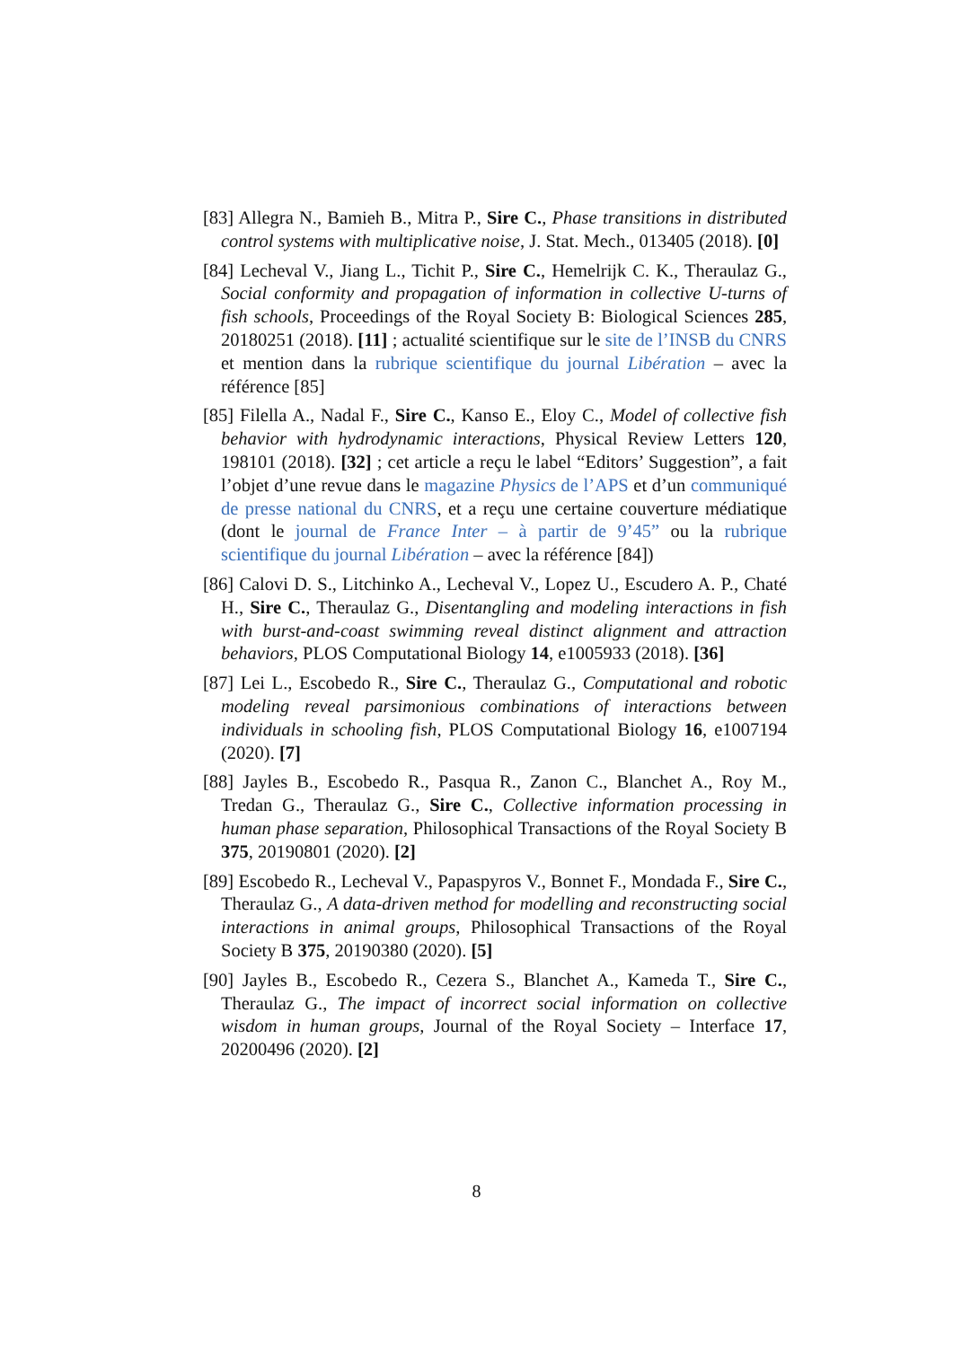[83] Allegra N., Bamieh B., Mitra P., Sire C., Phase transitions in distributed control systems with multiplicative noise, J. Stat. Mech., 013405 (2018). [0]
[84] Lecheval V., Jiang L., Tichit P., Sire C., Hemelrijk C. K., Theraulaz G., Social conformity and propagation of information in collective U-turns of fish schools, Proceedings of the Royal Society B: Biological Sciences 285, 20180251 (2018). [11] ; actualité scientifique sur le site de l’INSB du CNRS et mention dans la rubrique scientifique du journal Libération – avec la référence [85]
[85] Filella A., Nadal F., Sire C., Kanso E., Eloy C., Model of collective fish behavior with hydrodynamic interactions, Physical Review Letters 120, 198101 (2018). [32] ; cet article a reçu le label “Editors’ Suggestion”, a fait l’objet d’une revue dans le magazine Physics de l’APS et d’un communiqué de presse national du CNRS, et a reçu une certaine couverture médiatique (dont le journal de France Inter – à partir de 9’45” ou la rubrique scientifique du journal Libération – avec la référence [84])
[86] Calovi D. S., Litchinko A., Lecheval V., Lopez U., Escudero A. P., Chaté H., Sire C., Theraulaz G., Disentangling and modeling interactions in fish with burst-and-coast swimming reveal distinct alignment and attraction behaviors, PLOS Computational Biology 14, e1005933 (2018). [36]
[87] Lei L., Escobedo R., Sire C., Theraulaz G., Computational and robotic modeling reveal parsimonious combinations of interactions between individuals in schooling fish, PLOS Computational Biology 16, e1007194 (2020). [7]
[88] Jayles B., Escobedo R., Pasqua R., Zanon C., Blanchet A., Roy M., Tredan G., Theraulaz G., Sire C., Collective information processing in human phase separation, Philosophical Transactions of the Royal Society B 375, 20190801 (2020). [2]
[89] Escobedo R., Lecheval V., Papaspyros V., Bonnet F., Mondada F., Sire C., Theraulaz G., A data-driven method for modelling and reconstructing social interactions in animal groups, Philosophical Transactions of the Royal Society B 375, 20190380 (2020). [5]
[90] Jayles B., Escobedo R., Cezera S., Blanchet A., Kameda T., Sire C., Theraulaz G., The impact of incorrect social information on collective wisdom in human groups, Journal of the Royal Society – Interface 17, 20200496 (2020). [2]
8